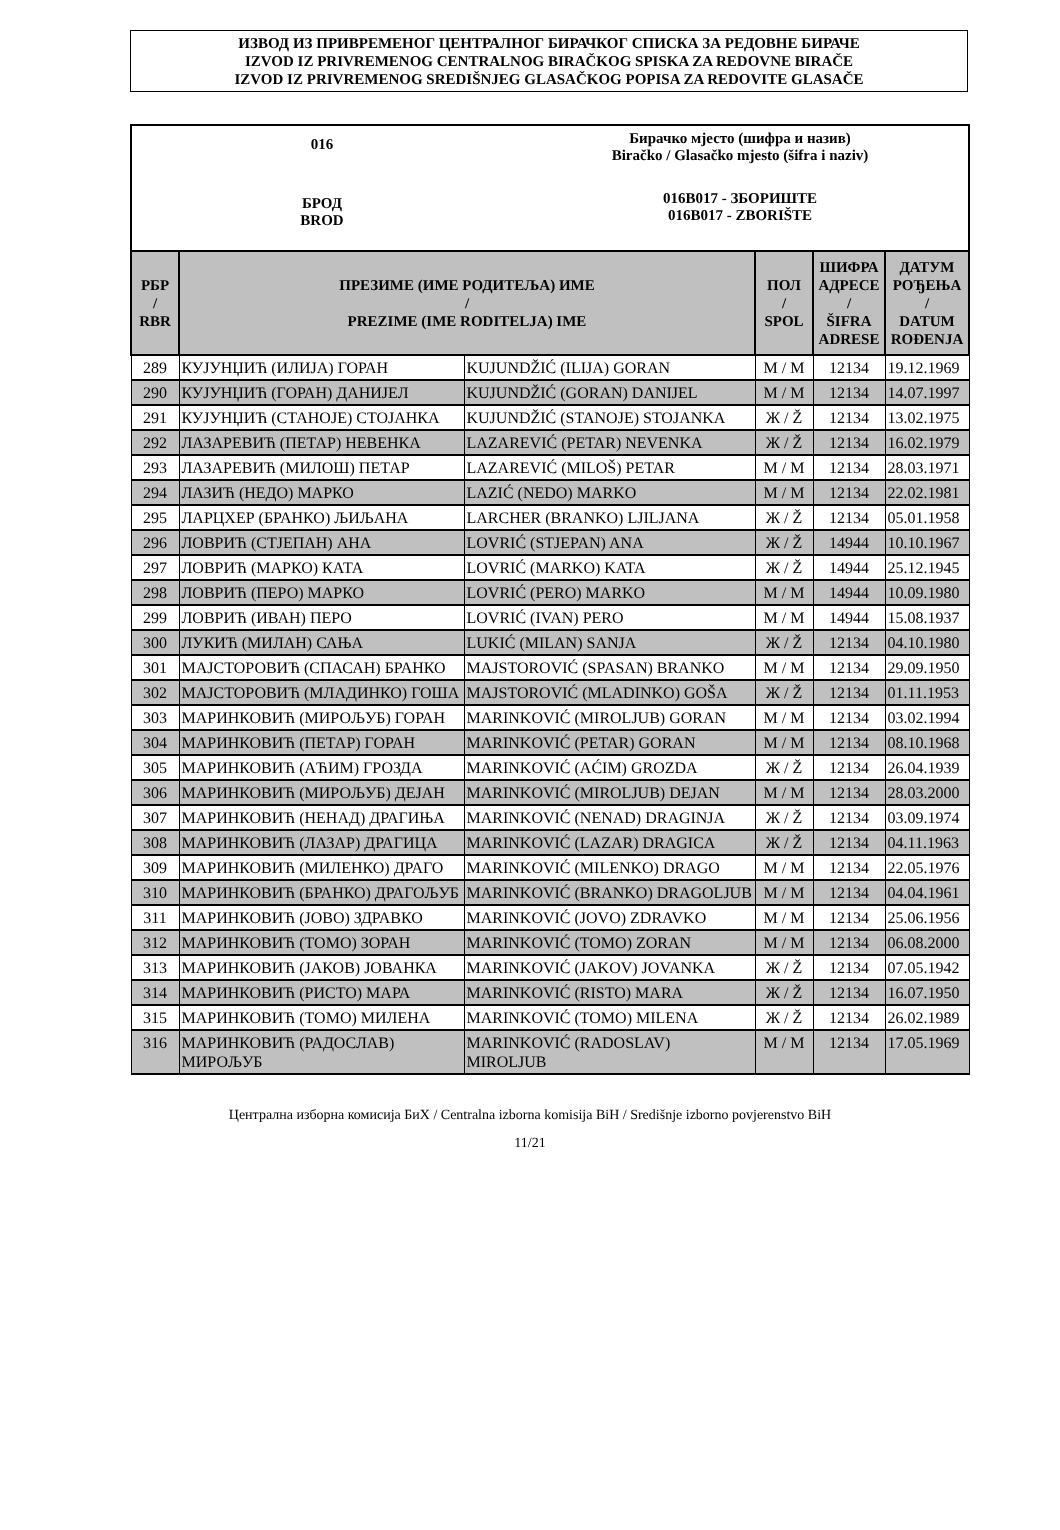ИЗВОД ИЗ ПРИВРЕМЕНОГ ЦЕНТРАЛНОГ БИРАЧКОГ СПИСКА ЗА РЕДОВНЕ БИРАЧЕ
IZVOD IZ PRIVREMENOG CENTRALNOG BIRAČKOG SPISKA ZA REDOVNE BIRAČE
IZVOD IZ PRIVREMENOG SREDIŠNJEG GLASAČKOG POPISA ZA REDOVITE GLASAČE
016
БРОД
BROD
Бирачко мјесто (шифра и назив)
Biračko / Glasačko mjesto (šifra i naziv)
016B017 - ЗБОРИШТЕ
016B017 - ZBORIŠTE
| РБР / RBR | ПРЕЗИМЕ (ИМЕ РОДИТЕЉА) ИМЕ / PREZIME (IME RODITELJA) IME | | ПОЛ / SPOL | ШИФРА АДРЕСЕ / ŠIFRA ADRESE | ДАТУМ РОЂЕЊА / DATUM ROĐENJA |
| --- | --- | --- | --- | --- | --- |
| 289 | КУЈУНЏИЋ (ИЛИЈА) ГОРАН | KUJUNDŽIĆ (ILIJA) GORAN | М / M | 12134 | 19.12.1969 |
| 290 | КУЈУНЏИЋ (ГОРАН) ДАНИЈЕЛ | KUJUNDŽIĆ (GORAN) DANIJEL | М / M | 12134 | 14.07.1997 |
| 291 | КУЈУНЏИЋ (СТАНОЈЕ) СТОЈАНКА | KUJUNDŽIĆ (STANOJE) STOJANKA | Ж / Ž | 12134 | 13.02.1975 |
| 292 | ЛАЗАРЕВИЋ (ПЕТАР) НЕВЕНКА | LAZAREVIĆ (PETAR) NEVENKA | Ж / Ž | 12134 | 16.02.1979 |
| 293 | ЛАЗАРЕВИЋ (МИЛОШ) ПЕТАР | LAZAREVIĆ (MILOŠ) PETAR | М / M | 12134 | 28.03.1971 |
| 294 | ЛАЗИЋ (НЕДО) МАРКО | LAZIĆ (NEDO) MARKO | М / M | 12134 | 22.02.1981 |
| 295 | ЛАРЦХЕР (БРАНКО) ЉИЉАНА | LARCHER (BRANKO) LJILJANA | Ж / Ž | 12134 | 05.01.1958 |
| 296 | ЛОВРИЋ (СТЈЕПАН) АНА | LOVRIĆ (STJEPAN) ANA | Ж / Ž | 14944 | 10.10.1967 |
| 297 | ЛОВРИЋ (МАРКО) КАТА | LOVRIĆ (MARKO) KATA | Ж / Ž | 14944 | 25.12.1945 |
| 298 | ЛОВРИЋ (ПЕРО) МАРКО | LOVRIĆ (PERO) MARKO | М / M | 14944 | 10.09.1980 |
| 299 | ЛОВРИЋ (ИВАН) ПЕРО | LOVRIĆ (IVAN) PERO | М / M | 14944 | 15.08.1937 |
| 300 | ЛУКИЋ (МИЛАН) САЊА | LUKIĆ (MILAN) SANJA | Ж / Ž | 12134 | 04.10.1980 |
| 301 | МАЈСТОРОВИЋ (СПАСАН) БРАНКО | MAJSTOROVIĆ (SPASAN) BRANKO | М / M | 12134 | 29.09.1950 |
| 302 | МАЈСТОРОВИЋ (МЛАДИНКО) ГОША | MAJSTOROVIĆ (MLADINKO) GOŠA | Ж / Ž | 12134 | 01.11.1953 |
| 303 | МАРИНКОВИЋ (МИРОЉУБ) ГОРАН | MARINKOVIĆ (MIROLJUB) GORAN | М / M | 12134 | 03.02.1994 |
| 304 | МАРИНКОВИЋ (ПЕТАР) ГОРАН | MARINKOVIĆ (PETAR) GORAN | М / M | 12134 | 08.10.1968 |
| 305 | МАРИНКОВИЋ (АЋИМ) ГРОЗДА | MARINKOVIĆ (AĆIM) GROZDA | Ж / Ž | 12134 | 26.04.1939 |
| 306 | МАРИНКОВИЋ (МИРОЉУБ) ДЕЈАН | MARINKOVIĆ (MIROLJUB) DEJAN | М / M | 12134 | 28.03.2000 |
| 307 | МАРИНКОВИЋ (НЕНАД) ДРАГИЊА | MARINKOVIĆ (NENAD) DRAGINJA | Ж / Ž | 12134 | 03.09.1974 |
| 308 | МАРИНКОВИЋ (ЛАЗАР) ДРАГИЦА | MARINKOVIĆ (LAZAR) DRAGICA | Ж / Ž | 12134 | 04.11.1963 |
| 309 | МАРИНКОВИЋ (МИЛЕНКО) ДРАГО | MARINKOVIĆ (MILENKO) DRAGO | М / M | 12134 | 22.05.1976 |
| 310 | МАРИНКОВИЋ (БРАНКО) ДРАГОЉУБ | MARINKOVIĆ (BRANKO) DRAGOLJUB | М / M | 12134 | 04.04.1961 |
| 311 | МАРИНКОВИЋ (ЈОВО) ЗДРАВКО | MARINKOVIĆ (JOVO) ZDRAVKO | М / M | 12134 | 25.06.1956 |
| 312 | МАРИНКОВИЋ (ТОМО) ЗОРАН | MARINKOVIĆ (TOMO) ZORAN | М / M | 12134 | 06.08.2000 |
| 313 | МАРИНКОВИЋ (ЈАКОВ) ЈОВАНКА | MARINKOVIĆ (JAKOV) JOVANKA | Ж / Ž | 12134 | 07.05.1942 |
| 314 | МАРИНКОВИЋ (РИСТО) МАРА | MARINKOVIĆ (RISTO) MARA | Ж / Ž | 12134 | 16.07.1950 |
| 315 | МАРИНКОВИЋ (ТОМО) МИЛЕНА | MARINKOVIĆ (TOMO) MILENA | Ж / Ž | 12134 | 26.02.1989 |
| 316 | МАРИНКОВИЋ (РАДОСЛАВ) МИРОЉУБ | MARINKOVIĆ (RADOSLAV) MIROLJUB | М / M | 12134 | 17.05.1969 |
Централна изборна комисија БиХ / Centralna izborna komisija BiH / Središnje izborno povjerenstvo BiH
11/21